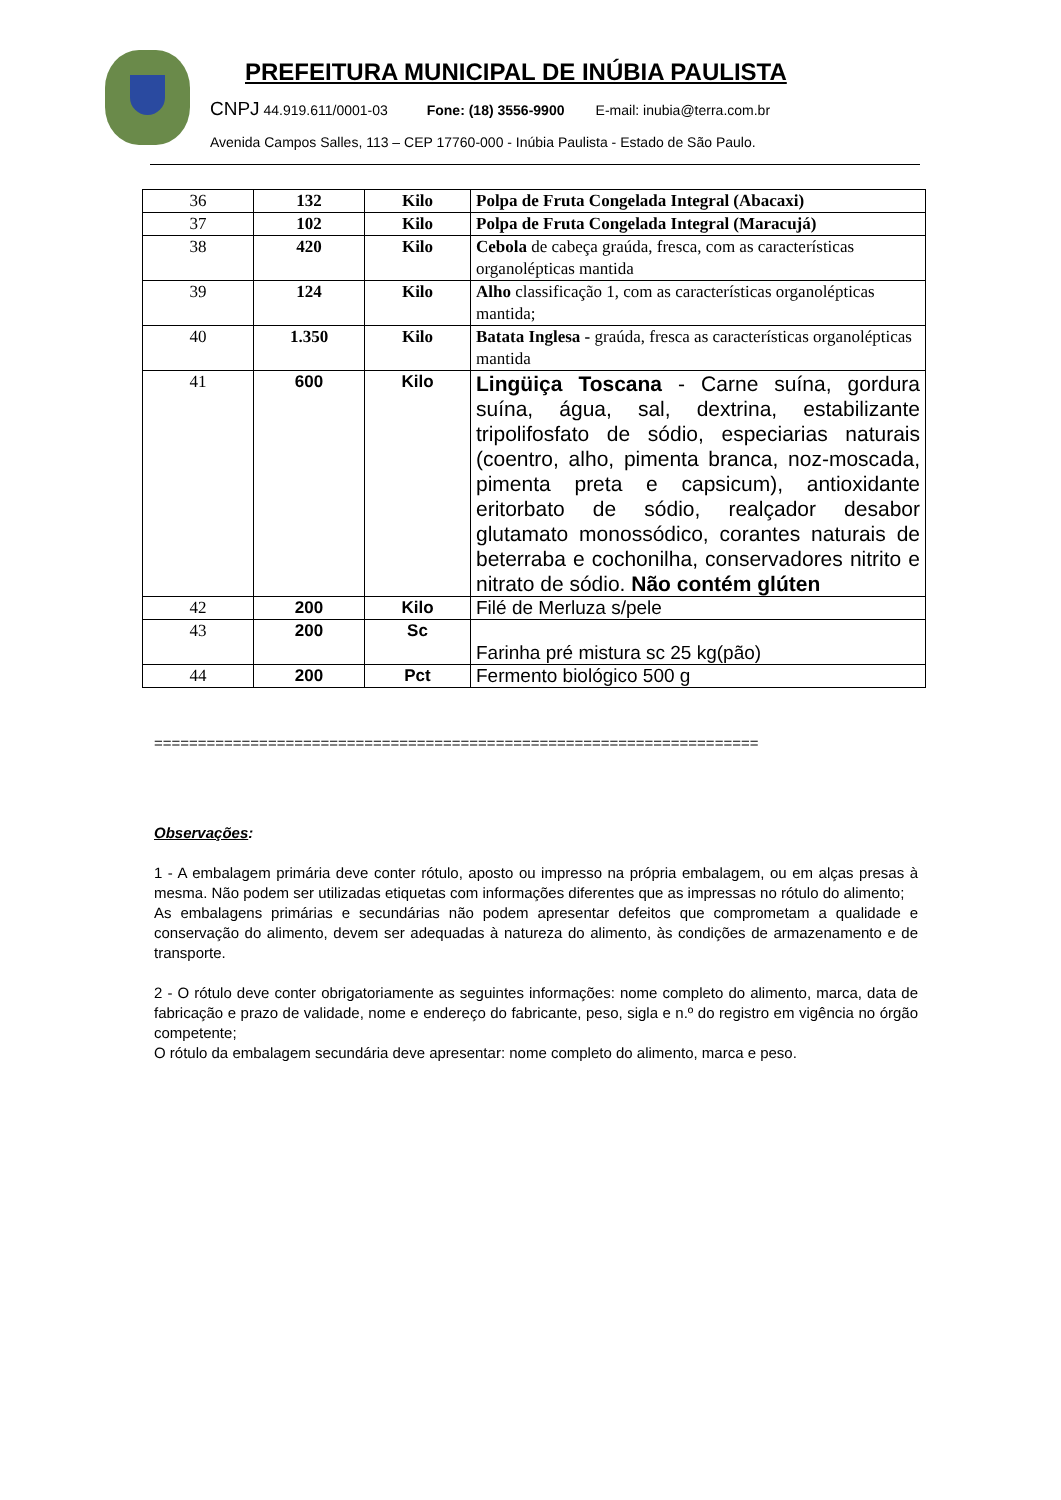PREFEITURA MUNICIPAL DE INÚBIA PAULISTA
CNPJ 44.919.611/0001-03 Fone: (18) 3556-9900 E-mail: inubia@terra.com.br
Avenida Campos Salles, 113 – CEP 17760-000 - Inúbia Paulista - Estado de São Paulo.
| 36 | 132 | Kilo | Polpa de Fruta Congelada Integral (Abacaxi) |
| 37 | 102 | Kilo | Polpa de Fruta Congelada Integral (Maracujá) |
| 38 | 420 | Kilo | Cebola de cabeça graúda, fresca, com as características organolépticas mantida |
| 39 | 124 | Kilo | Alho classificação 1, com as características organolépticas mantida; |
| 40 | 1.350 | Kilo | Batata Inglesa - graúda, fresca as características organolépticas mantida |
| 41 | 600 | Kilo | Lingüiça Toscana - Carne suína, gordura suína, água, sal, dextrina, estabilizante tripolifosfato de sódio, especiarias naturais (coentro, alho, pimenta branca, noz-moscada, pimenta preta e capsicum), antioxidante eritorbato de sódio, realçador desabor glutamato monossódico, corantes naturais de beterraba e cochonilha, conservadores nitrito e nitrato de sódio. Não contém glúten |
| 42 | 200 | Kilo | Filé de Merluza s/pele |
| 43 | 200 | Sc | Farinha pré mistura sc 25 kg(pão) |
| 44 | 200 | Pct | Fermento biológico 500 g |
=====================================================================
Observações:
1 - A embalagem primária deve conter rótulo, aposto ou impresso na própria embalagem, ou em alças presas à mesma. Não podem ser utilizadas etiquetas com informações diferentes que as impressas no rótulo do alimento;
As embalagens primárias e secundárias não podem apresentar defeitos que comprometam a qualidade e conservação do alimento, devem ser adequadas à natureza do alimento, às condições de armazenamento e de transporte.
2 - O rótulo deve conter obrigatoriamente as seguintes informações: nome completo do alimento, marca, data de fabricação e prazo de validade, nome e endereço do fabricante, peso, sigla e n.º do registro em vigência no órgão competente;
O rótulo da embalagem secundária deve apresentar: nome completo do alimento, marca e peso.